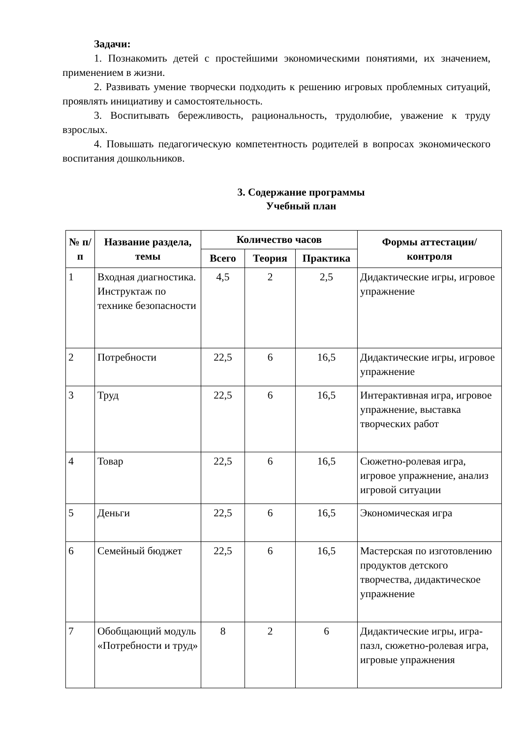Задачи:
1. Познакомить детей с простейшими экономическими понятиями, их значением, применением в жизни.
2. Развивать умение творчески подходить к решению игровых проблемных ситуаций, проявлять инициативу и самостоятельность.
3. Воспитывать бережливость, рациональность, трудолюбие, уважение к труду взрослых.
4. Повышать педагогическую компетентность родителей в вопросах экономического воспитания дошкольников.
3. Содержание программы
Учебный план
| № п/п | Название раздела, темы | Количество часов | | | Формы аттестации/ контроля |
| --- | --- | --- | --- | --- | --- |
| | | Всего | Теория | Практика | |
| 1 | Входная диагностика. Инструктаж по технике безопасности | 4,5 | 2 | 2,5 | Дидактические игры, игровое упражнение |
| 2 | Потребности | 22,5 | 6 | 16,5 | Дидактические игры, игровое упражнение |
| 3 | Труд | 22,5 | 6 | 16,5 | Интерактивная игра, игровое упражнение, выставка творческих работ |
| 4 | Товар | 22,5 | 6 | 16,5 | Сюжетно-ролевая игра, игровое упражнение, анализ игровой ситуации |
| 5 | Деньги | 22,5 | 6 | 16,5 | Экономическая игра |
| 6 | Семейный бюджет | 22,5 | 6 | 16,5 | Мастерская по изготовлению продуктов детского творчества, дидактическое упражнение |
| 7 | Обобщающий модуль «Потребности и труд» | 8 | 2 | 6 | Дидактические игры, игра-пазл, сюжетно-ролевая игра, игровые упражнения |